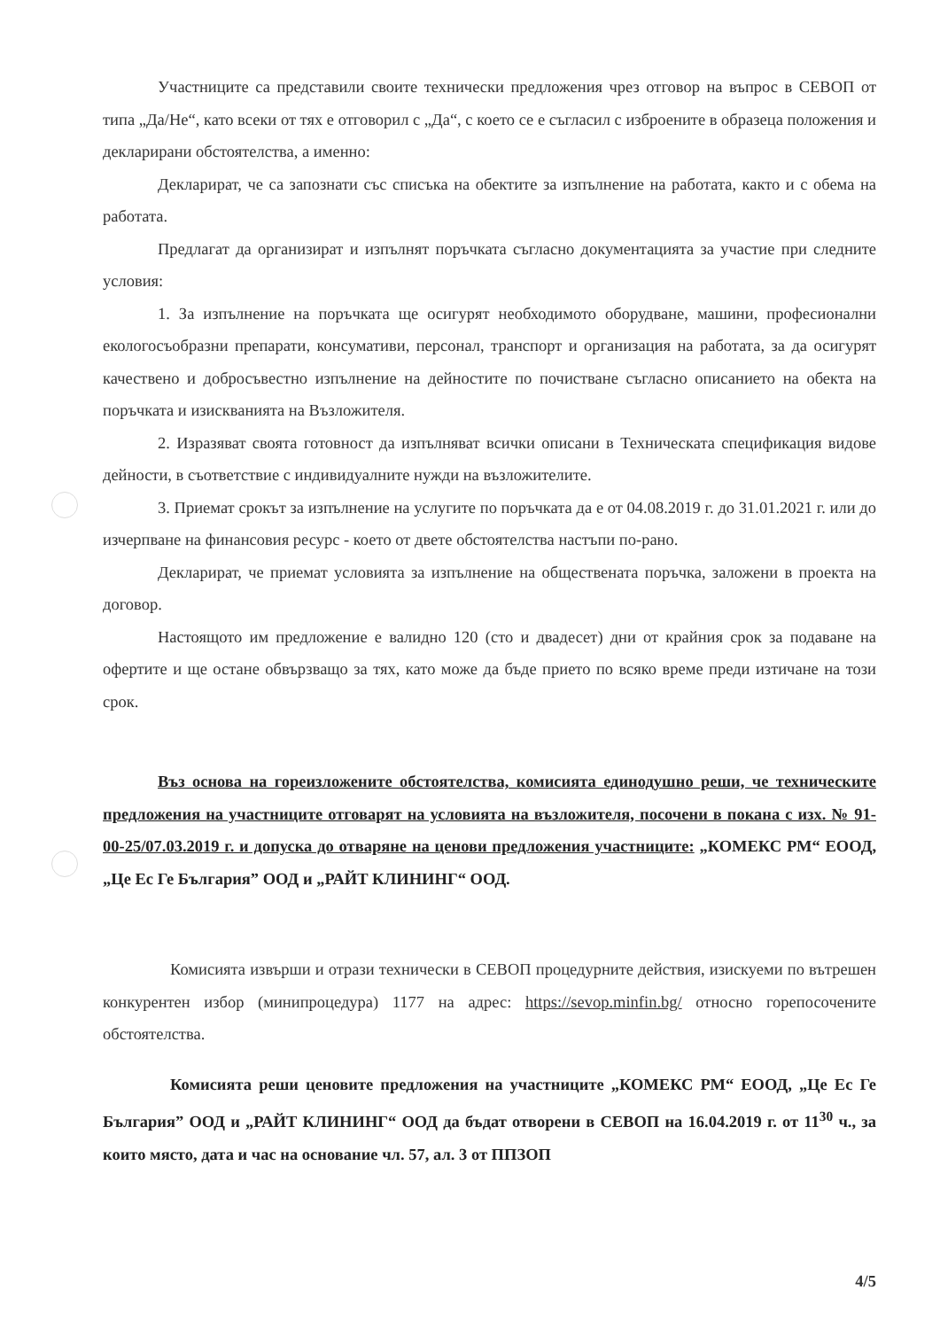Участниците са представили своите технически предложения чрез отговор на въпрос в СЕВОП от типа „Да/Не“, като всеки от тях е отговорил с „Да“, с което се е съгласил с изброените в образеца положения и декларирани обстоятелства, а именно:
Декларират, че са запознати със списъка на обектите за изпълнение на работата, както и с обема на работата.
Предлагат да организират и изпълнят поръчката съгласно документацията за участие при следните условия:
1. За изпълнение на поръчката ще осигурят необходимото оборудване, машини, професионални екологосъобразни препарати, консумативи, персонал, транспорт и организация на работата, за да осигурят качествено и добросъвестно изпълнение на дейностите по почистване съгласно описанието на обекта на поръчката и изискванията на Възложителя.
2. Изразяват своята готовност да изпълняват всички описани в Техническата спецификация видове дейности, в съответствие с индивидуалните нужди на възложителите.
3. Приемат срокът за изпълнение на услугите по поръчката да е от 04.08.2019 г. до 31.01.2021 г. или до изчерпване на финансовия ресурс - което от двете обстоятелства настъпи по-рано.
Декларират, че приемат условията за изпълнение на обществената поръчка, заложени в проекта на договор.
Настоящото им предложение е валидно 120 (сто и двадесет) дни от крайния срок за подаване на офертите и ще остане обвързващо за тях, като може да бъде прието по всяко време преди изтичане на този срок.
Въз основа на гореизложените обстоятелства, комисията единодушно реши, че техническите предложения на участниците отговарят на условията на възложителя, посочени в покана с изх. № 91-00-25/07.03.2019 г. и допуска до отваряне на ценови предложения участниците: „КОМЕКС РМ“ ЕООД, „Це Ес Ге България” ООД и „РАЙТ КЛИНИНГ“ ООД.
Комисията извърши и отрази технически в СЕВОП процедурните действия, изискуеми по вътрешен конкурентен избор (минипроцедура) 1177 на адрес: https://sevop.minfin.bg/ относно горепосочените обстоятелства.
Комисията реши ценовите предложения на участниците „КОМЕКС РМ“ ЕООД, „Це Ес Ге България” ООД и „РАЙТ КЛИНИНГ“ ООД да бъдат отворени в СЕВОП на 16.04.2019 г. от 11<sup>30</sup> ч., за които място, дата и час на основание чл. 57, ал. 3 от ППЗОП
4/5